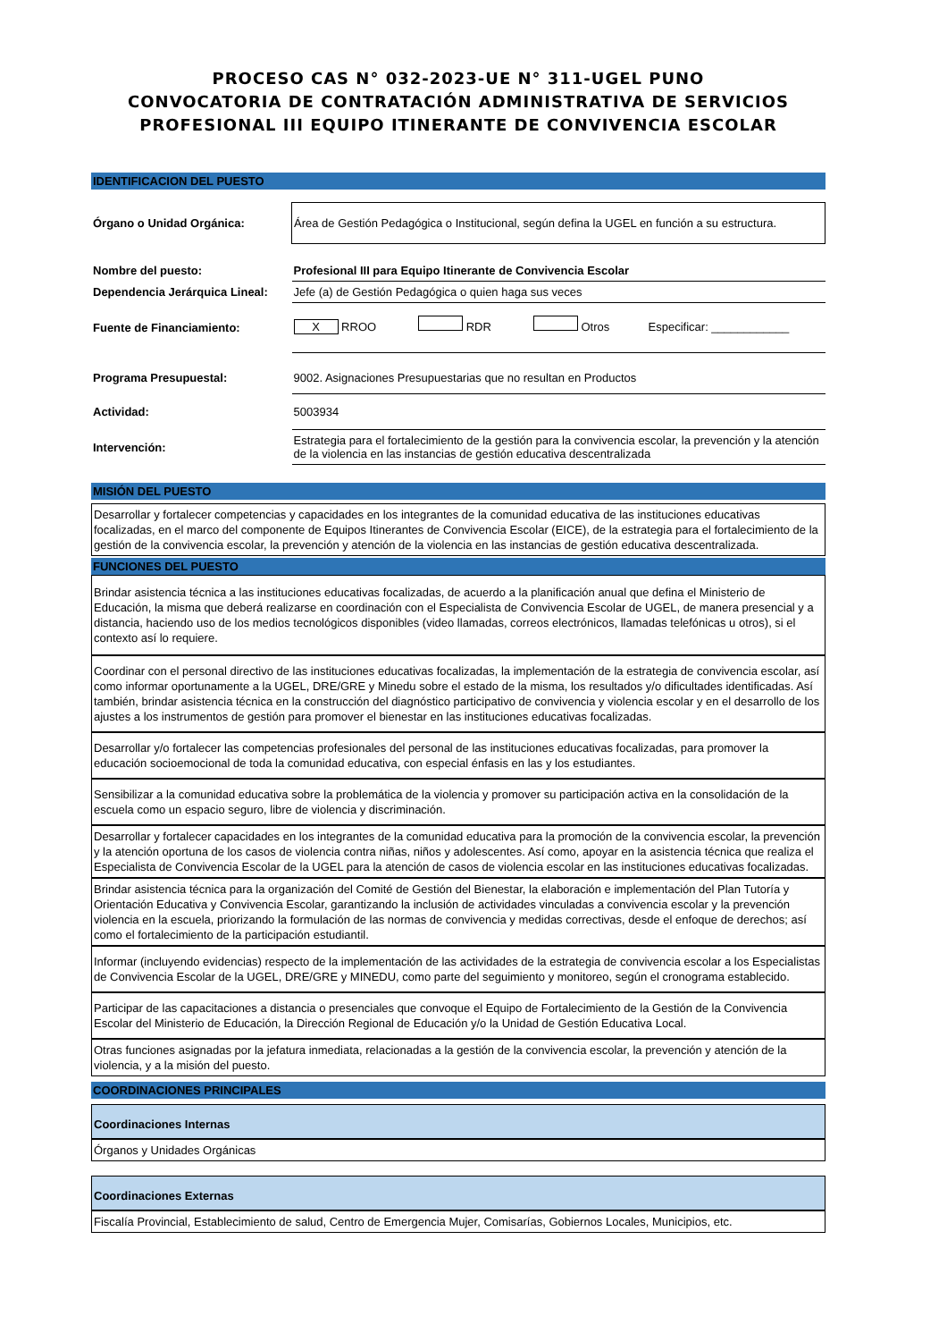PROCESO CAS N° 032-2023-UE N° 311-UGEL PUNO
CONVOCATORIA DE CONTRATACIÓN ADMINISTRATIVA DE SERVICIOS PROFESIONAL III EQUIPO ITINERANTE DE CONVIVENCIA ESCOLAR
IDENTIFICACION DEL PUESTO
| Órgano o Unidad Orgánica: | Área de Gestión Pedagógica o Institucional, según defina la UGEL en función a su estructura. |
| Nombre del puesto: | Profesional III para Equipo Itinerante de Convivencia Escolar |
| Dependencia Jerárquica Lineal: | Jefe (a) de Gestión Pedagógica o quien haga sus veces |
| Fuente de Financiamiento: | X RROO RDR Otros Especificar: ____________ |
| Programa Presupuestal: | 9002. Asignaciones Presupuestarias que no resultan en Productos |
| Actividad: | 5003934 |
| Intervención: | Estrategia para el fortalecimiento de la gestión para la convivencia escolar, la prevención y la atención de la violencia en las instancias de gestión educativa descentralizada |
MISIÓN DEL PUESTO
Desarrollar y fortalecer competencias y capacidades en los integrantes de la comunidad educativa de las instituciones educativas focalizadas, en el marco del componente de Equipos Itinerantes de Convivencia Escolar (EICE), de la estrategia para el fortalecimiento de la gestión de la convivencia escolar, la prevención y atención de la violencia en las instancias de gestión educativa descentralizada.
FUNCIONES DEL PUESTO
Brindar asistencia técnica a las instituciones educativas focalizadas, de acuerdo a la planificación anual que defina el Ministerio de Educación, la misma que deberá realizarse en coordinación con el Especialista de Convivencia Escolar de UGEL, de manera presencial y a distancia, haciendo uso de los medios tecnológicos disponibles (video llamadas, correos electrónicos, llamadas telefónicas u otros), si el contexto así lo requiere.
Coordinar con el personal directivo de las instituciones educativas focalizadas, la implementación de la estrategia de convivencia escolar, así como informar oportunamente a la UGEL, DRE/GRE y Minedu sobre el estado de la misma, los resultados y/o dificultades identificadas. Así también, brindar asistencia técnica en la construcción del diagnóstico participativo de convivencia y violencia escolar y en el desarrollo de los ajustes a los instrumentos de gestión para promover el bienestar en las instituciones educativas focalizadas.
Desarrollar y/o fortalecer las competencias profesionales del personal de las instituciones educativas focalizadas, para promover la educación socioemocional de toda la comunidad educativa, con especial énfasis en las y los estudiantes.
Sensibilizar a la comunidad educativa sobre la problemática de la violencia y promover su participación activa en la consolidación de la escuela como un espacio seguro, libre de violencia y discriminación.
Desarrollar y fortalecer capacidades en los integrantes de la comunidad educativa para la promoción de la convivencia escolar, la prevención y la atención oportuna de los casos de violencia contra niñas, niños y adolescentes. Así como, apoyar en la asistencia técnica que realiza el Especialista de Convivencia Escolar de la UGEL para la atención de casos de violencia escolar en las instituciones educativas focalizadas.
Brindar asistencia técnica para la organización del Comité de Gestión del Bienestar, la elaboración e implementación del Plan Tutoría y Orientación Educativa y Convivencia Escolar, garantizando la inclusión de actividades vinculadas a convivencia escolar y la prevención violencia en la escuela, priorizando la formulación de las normas de convivencia y medidas correctivas, desde el enfoque de derechos; así como el fortalecimiento de la participación estudiantil.
Informar (incluyendo evidencias) respecto de la implementación de las actividades de la estrategia de convivencia escolar a los Especialistas de Convivencia Escolar de la UGEL, DRE/GRE y MINEDU, como parte del seguimiento y monitoreo, según el cronograma establecido.
Participar de las capacitaciones a distancia o presenciales que convoque el Equipo de Fortalecimiento de la Gestión de la Convivencia Escolar del Ministerio de Educación, la Dirección Regional de Educación y/o la Unidad de Gestión Educativa Local.
Otras funciones asignadas por la jefatura inmediata, relacionadas a la gestión de la convivencia escolar, la prevención y atención de la violencia, y a la misión del puesto.
COORDINACIONES PRINCIPALES
Coordinaciones Internas
Órganos y Unidades Orgánicas
Coordinaciones Externas
Fiscalía Provincial, Establecimiento de salud, Centro de Emergencia Mujer, Comisarías, Gobiernos Locales, Municipios, etc.